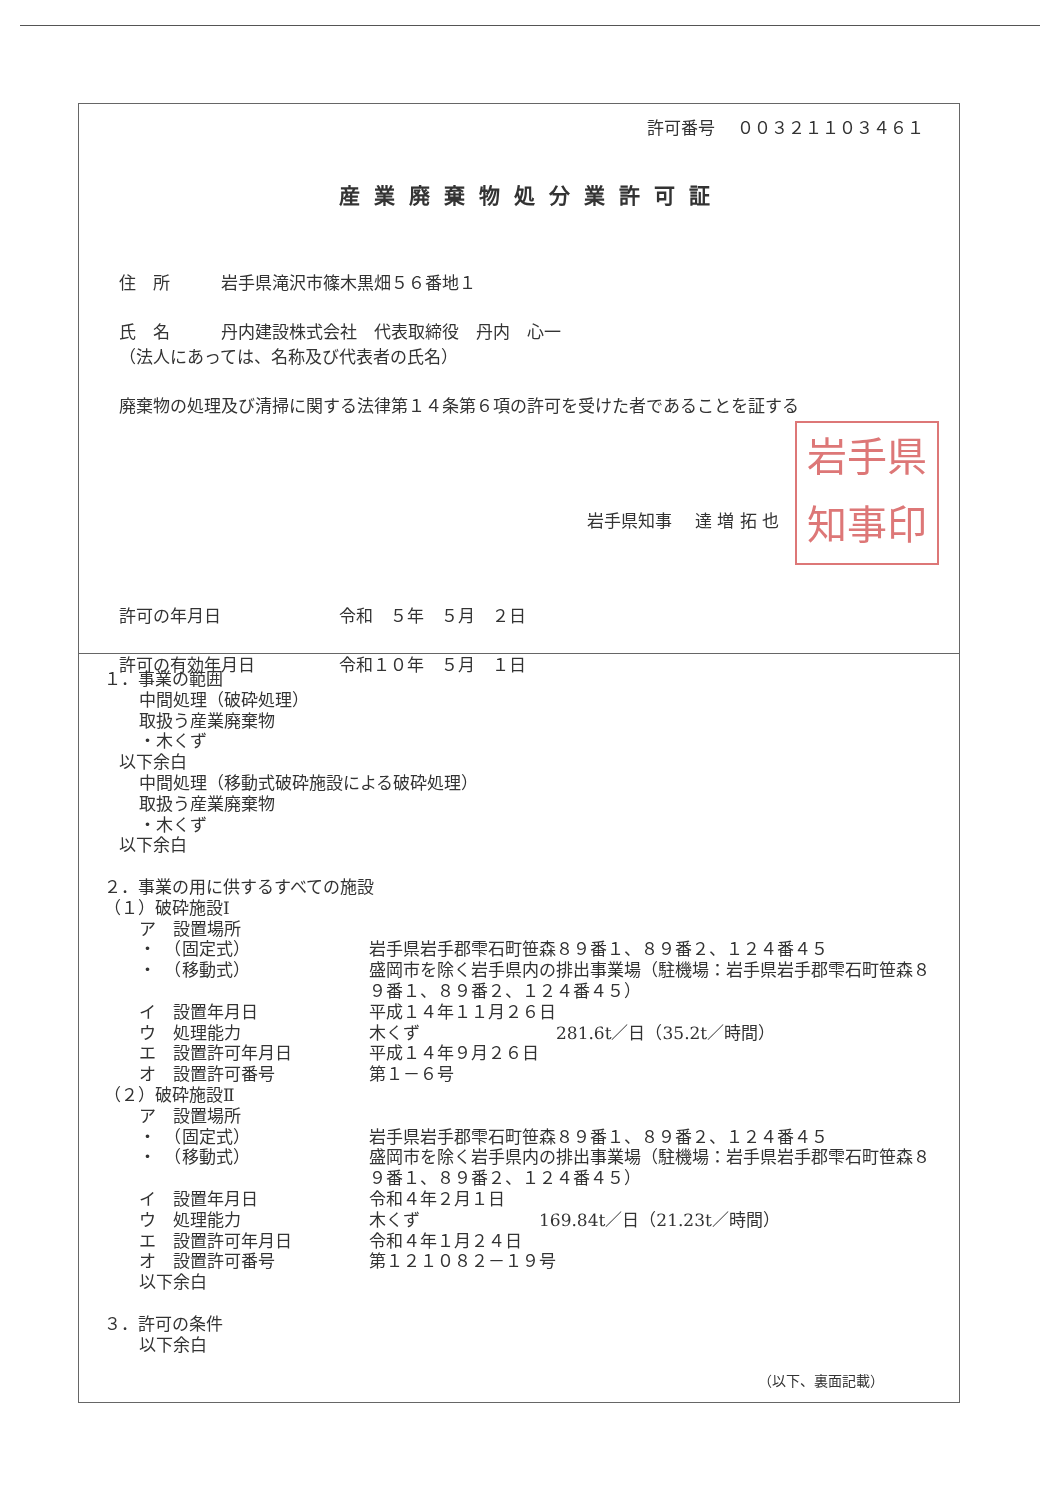許可番号　 ００３２１１０３４６１
産業廃棄物処分業許可証
住　所　　　岩手県滝沢市篠木黒畑５６番地１
氏　名　　　丹内建設株式会社　代表取締役　丹内　心一
（法人にあっては、名称及び代表者の氏名）
廃棄物の処理及び清掃に関する法律第１４条第６項の許可を受けた者であることを証する
岩手県
知事印
岩手県知事　 達 増 拓 也
許可の年月日 令和　５年　５月　２日
許可の有効年月日 令和１０年　５月　１日
１．事業の範囲
中間処理（破砕処理）
取扱う産業廃棄物
・木くず
以下余白
中間処理（移動式破砕施設による破砕処理）
取扱う産業廃棄物
・木くず
以下余白
２．事業の用に供するすべての施設
（１）破砕施設Ⅰ
ア　設置場所 ・　（固定式） 岩手県岩手郡雫石町笹森８９番１、８９番２、１２４番４５ ・　（移動式） 盛岡市を除く岩手県内の排出事業場（駐機場：岩手県岩手郡雫石町笹森８９番１、８９番２、１２４番４５） イ　設置年月日 平成１４年１１月２６日 ウ　処理能力 木くず　　　　　　　　281.6t／日（35.2t／時間） エ　設置許可年月日 平成１４年９月２６日 オ　設置許可番号 第１－６号
（２）破砕施設Ⅱ
ア　設置場所 ・　（固定式） 岩手県岩手郡雫石町笹森８９番１、８９番２、１２４番４５ ・　（移動式） 盛岡市を除く岩手県内の排出事業場（駐機場：岩手県岩手郡雫石町笹森８９番１、８９番２、１２４番４５） イ　設置年月日 令和４年２月１日 ウ　処理能力 木くず　　　　　　　169.84t／日（21.23t／時間） エ　設置許可年月日 令和４年１月２４日 オ　設置許可番号 第１２１０８２－１９号 以下余白
３．許可の条件
以下余白
（以下、裏面記載）